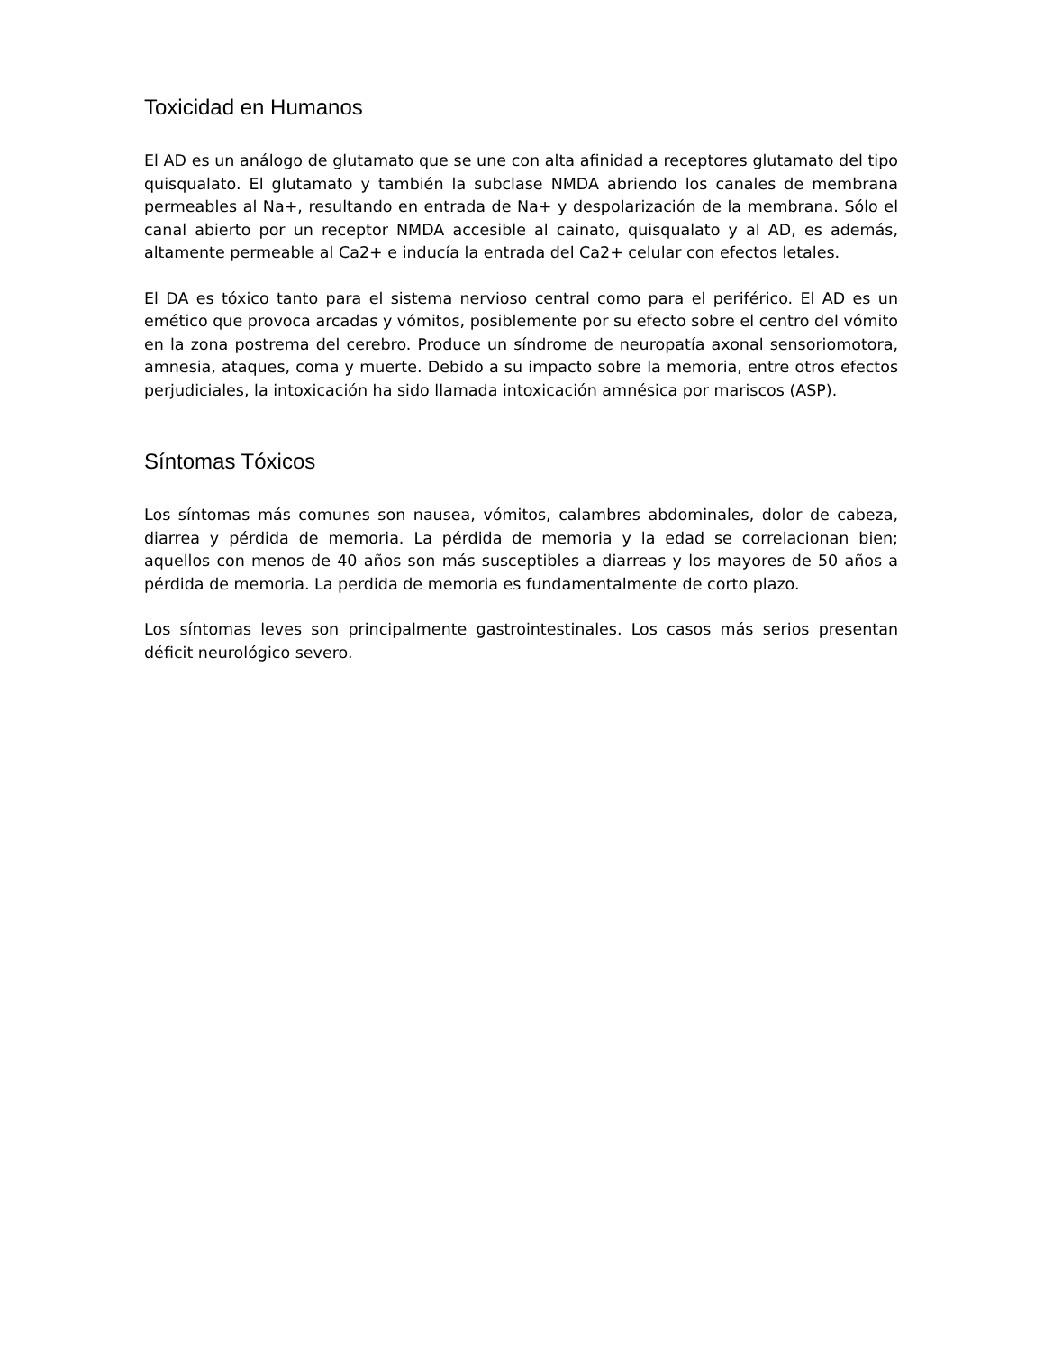Toxicidad en Humanos
El AD es un análogo de glutamato que se une con alta afinidad a receptores glutamato del tipo quisqualato. El glutamato y también la subclase NMDA abriendo los canales de membrana permeables al Na+, resultando en entrada de Na+ y despolarización de la membrana. Sólo el canal abierto por un receptor NMDA accesible al cainato, quisqualato y al AD, es además, altamente permeable al Ca2+ e inducía la entrada del Ca2+ celular con efectos letales.
El DA es tóxico tanto para el sistema nervioso central como para el periférico. El AD es un emético que provoca arcadas y vómitos, posiblemente por su efecto sobre el centro del vómito en la zona postrema del cerebro. Produce un síndrome de neuropatía axonal sensoriomotora, amnesia, ataques, coma y muerte. Debido a su impacto sobre la memoria, entre otros efectos perjudiciales, la intoxicación ha sido llamada intoxicación amnésica por mariscos (ASP).
Síntomas Tóxicos
Los síntomas más comunes son nausea, vómitos, calambres abdominales, dolor de cabeza, diarrea y pérdida de memoria. La pérdida de memoria y la edad se correlacionan bien; aquellos con menos de 40 años son más susceptibles a diarreas y los mayores de 50 años a pérdida de memoria. La perdida de memoria es fundamentalmente de corto plazo.
Los síntomas leves son principalmente gastrointestinales. Los casos más serios presentan déficit neurológico severo.